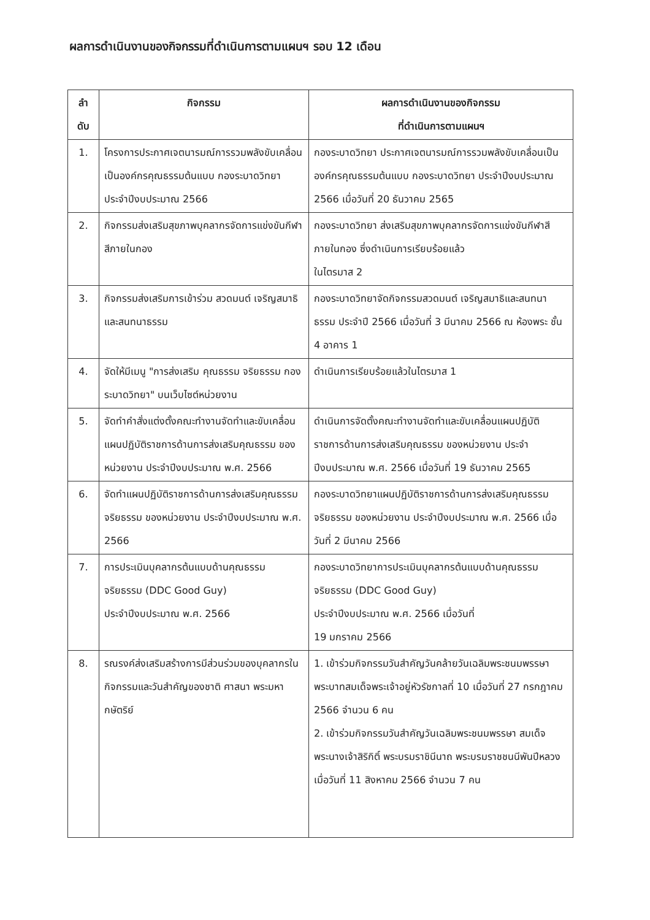ผลการดำเนินงานของกิจกรรมที่ดำเนินการตามแผนฯ รอบ 12 เดือน
| ลำ ดับ | กิจกรรม | ผลการดำเนินงานของกิจกรรม ที่ดำเนินการตามแผนฯ |
| --- | --- | --- |
| 1. | โครงการประกาศเจตนารมณ์การรวมพลังขับเคลื่อนเป็นองค์กรคุณธรรมต้นแบบ กองระบาดวิทยา ประจำปีงบประมาณ 2566 | กองระบาดวิทยา ประกาศเจตนารมณ์การรวมพลังขับเคลื่อนเป็นองค์กรคุณธรรมต้นแบบ กองระบาดวิทยา ประจำปีงบประมาณ 2566 เมื่อวันที่ 20 ธันวาคม 2565 |
| 2. | กิจกรรมส่งเสริมสุขภาพบุคลากรจัดการแข่งขันกีฬาสีภายในกอง | กองระบาดวิทยา ส่งเสริมสุขภาพบุคลากรจัดการแข่งขันกีฬาสีภายในกอง ซึ่งดำเนินการเรียบร้อยแล้ว ในไตรมาส 2 |
| 3. | กิจกรรมส่งเสริมการเข้าร่วม สวดมนต์ เจริญสมาธิ และสนทนาธรรม | กองระบาดวิทยาจัดกิจกรรมสวดมนต์ เจริญสมาธิและสนทนาธรรม ประจำปี 2566 เมื่อวันที่ 3 มีนาคม 2566 ณ ห้องพระ ชั้น 4 อาคาร 1 |
| 4. | จัดให้มีเมนู "การส่งเสริม คุณธรรม จริยธรรม กองระบาดวิทยา" บนเว็บไซต์หน่วยงาน | ดำเนินการเรียบร้อยแล้วในไตรมาส 1 |
| 5. | จัดทำคำสั่งแต่งตั้งคณะทำงานจัดทำและขับเคลื่อนแผนปฏิบัติราชการด้านการส่งเสริมคุณธรรม ของหน่วยงาน ประจำปีงบประมาณ พ.ศ. 2566 | ดำเนินการจัดตั้งคณะทำงานจัดทำและขับเคลื่อนแผนปฏิบัติราชการด้านการส่งเสริมคุณธรรม ของหน่วยงาน ประจำปีงบประมาณ พ.ศ. 2566 เมื่อวันที่ 19 ธันวาคม 2565 |
| 6. | จัดทำแผนปฏิบัติราชการด้านการส่งเสริมคุณธรรม จริยธรรม ของหน่วยงาน ประจำปีงบประมาณ พ.ศ. 2566 | กองระบาดวิทยาแผนปฏิบัติราชการด้านการส่งเสริมคุณธรรม จริยธรรม ของหน่วยงาน ประจำปีงบประมาณ พ.ศ. 2566 เมื่อวันที่ 2 มีนาคม 2566 |
| 7. | การประเมินบุคลากรต้นแบบด้านคุณธรรม จริยธรรม (DDC Good Guy) ประจำปีงบประมาณ พ.ศ. 2566 | กองระบาดวิทยาการประเมินบุคลากรต้นแบบด้านคุณธรรม จริยธรรม (DDC Good Guy) ประจำปีงบประมาณ พ.ศ. 2566 เมื่อวันที่ 19 มกราคม 2566 |
| 8. | รณรงค์ส่งเสริมสร้างการมีส่วนร่วมของบุคลากรในกิจกรรมและวันสำคัญของชาติ ศาสนา พระมหากษัตริย์ | 1. เข้าร่วมกิจกรรมวันสำคัญวันคล้ายวันเฉลิมพระชนมพรรษา พระบาทสมเด็จพระเจ้าอยู่หัวรัชกาลที่ 10 เมื่อวันที่ 27 กรกฎาคม 2566 จำนวน 6 คน 2. เข้าร่วมกิจกรรมวันสำคัญวันเฉลิมพระชนมพรรษา สมเด็จพระนางเจ้าสิริกิติ์ พระบรมราชินีนาถ พระบรมราชชนนีพันปีหลวง เมื่อวันที่ 11 สิงหาคม 2566 จำนวน 7 คน |